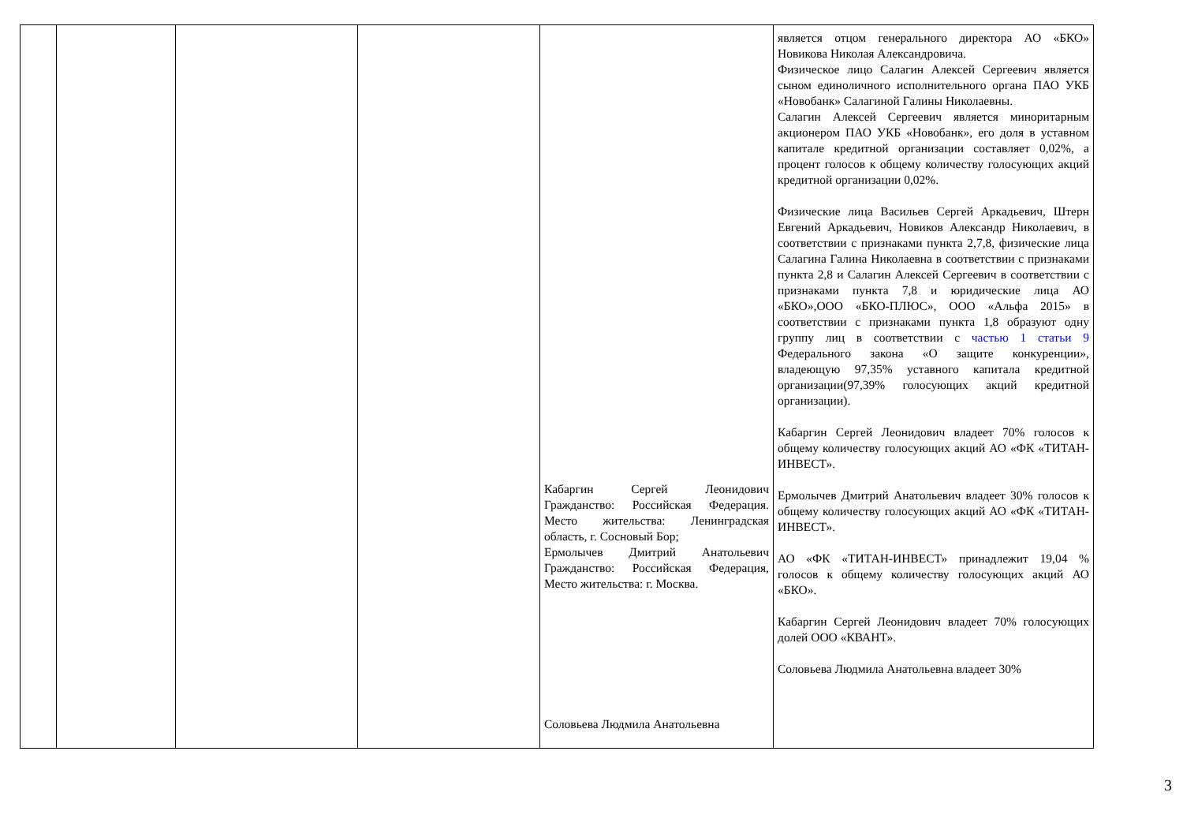| | | | | Кабаргин Сергей Леонидович Гражданство: Российская Федерация. Место жительства: Ленинградская область, г. Сосновый Бор; Ермолычев Дмитрий Анатольевич Гражданство: Российская Федерация, Место жительства: г. Москва. Соловьева Людмила Анатольевна | является отцом генерального директора АО «БКО» Новикова Николая Александровича. Физическое лицо Салагин Алексей Сергеевич является сыном единоличного исполнительного органа ПАО УКБ «Новобанк» Салагиной Галины Николаевны. Салагин Алексей Сергеевич является миноритарным акционером ПАО УКБ «Новобанк», его доля в уставном капитале кредитной организации составляет 0,02%, а процент голосов к общему количеству голосующих акций кредитной организации 0,02%. Физические лица Васильев Сергей Аркадьевич, Штерн Евгений Аркадьевич, Новиков Александр Николаевич, в соответствии с признаками пункта 2,7,8, физические лица Салагина Галина Николаевна в соответствии с признаками пункта 2,8 и Салагин Алексей Сергеевич в соответствии с признаками пункта 7,8 и юридические лица АО «БКО»,ООО «БКО-ПЛЮС», ООО «Альфа 2015» в соответствии с признаками пункта 1,8 образуют одну группу лиц в соответствии с частью 1 статьи 9 Федерального закона «О защите конкуренции», владеющую 97,35% уставного капитала кредитной организации(97,39% голосующих акций кредитной организации). Кабаргин Сергей Леонидович владеет 70% голосов к общему количеству голосующих акций АО «ФК «ТИТАН-ИНВЕСТ». Ермолычев Дмитрий Анатольевич владеет 30% голосов к общему количеству голосующих акций АО «ФК «ТИТАН-ИНВЕСТ». АО «ФК «ТИТАН-ИНВЕСТ» принадлежит 19,04 % голосов к общему количеству голосующих акций АО «БКО». Кабаргин Сергей Леонидович владеет 70% голосующих долей ООО «КВАНТ». Соловьева Людмила Анатольевна владеет 30% |
3